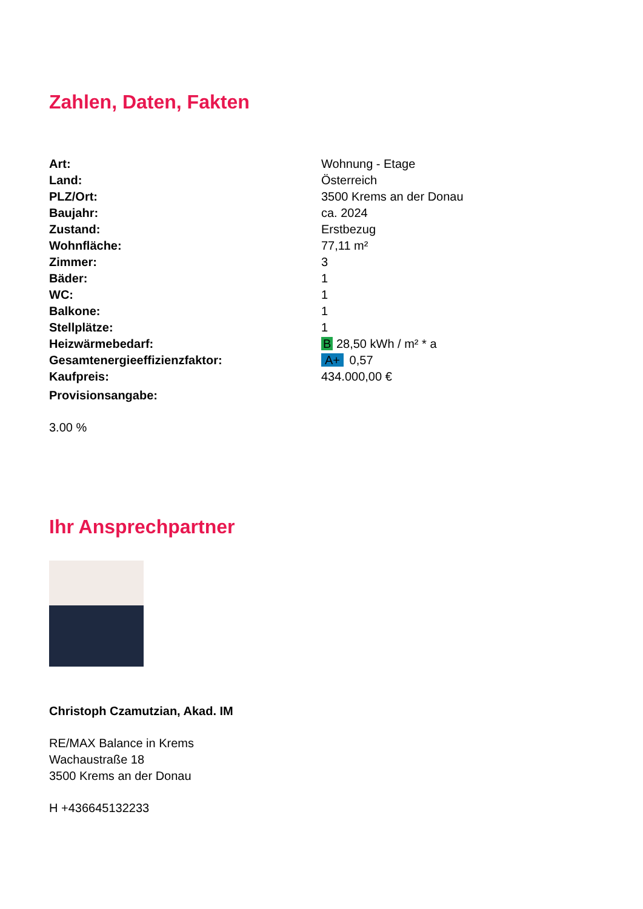Zahlen, Daten, Fakten
| Art: | Wohnung - Etage |
| Land: | Österreich |
| PLZ/Ort: | 3500 Krems an der Donau |
| Baujahr: | ca. 2024 |
| Zustand: | Erstbezug |
| Wohnfläche: | 77,11 m² |
| Zimmer: | 3 |
| Bäder: | 1 |
| WC: | 1 |
| Balkone: | 1 |
| Stellplätze: | 1 |
| Heizwärmebedarf: | B 28,50 kWh / m² * a |
| Gesamtenergieeffizienzfaktor: | A+ 0,57 |
| Kaufpreis: | 434.000,00 € |
| Provisionsangabe: | |
3.00 %
Ihr Ansprechpartner
Christoph Czamutzian, Akad. IM
RE/MAX Balance in Krems
Wachaustraße 18
3500 Krems an der Donau
H +436645132233